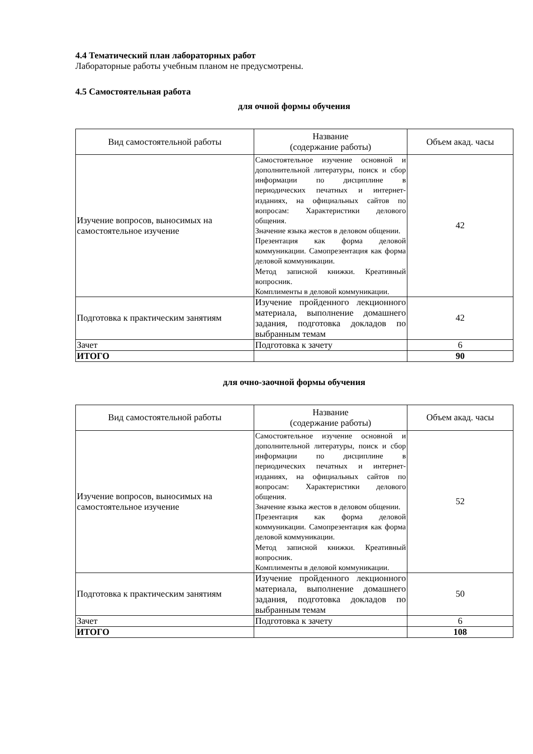4.4 Тематический план лабораторных работ
Лабораторные работы учебным планом не предусмотрены.
4.5 Самостоятельная работа
для очной формы обучения
| Вид самостоятельной работы | Название (содержание работы) | Объем акад. часы |
| --- | --- | --- |
| Изучение вопросов, выносимых на самостоятельное изучение | Самостоятельное изучение основной и дополнительной литературы, поиск и сбор информации по дисциплине в периодических печатных и интернет-изданиях, на официальных сайтов по вопросам: Характеристики делового общения. Значение языка жестов в деловом общении. Презентация как форма деловой коммуникации. Самопрезентация как форма деловой коммуникации. Метод записной книжки. Креативный вопросник. Комплименты в деловой коммуникации. | 42 |
| Подготовка к практическим занятиям | Изучение пройденного лекционного материала, выполнение домашнего задания, подготовка докладов по выбранным темам | 42 |
| Зачет | Подготовка к зачету | 6 |
| ИТОГО | | 90 |
для очно-заочной формы обучения
| Вид самостоятельной работы | Название (содержание работы) | Объем акад. часы |
| --- | --- | --- |
| Изучение вопросов, выносимых на самостоятельное изучение | Самостоятельное изучение основной и дополнительной литературы, поиск и сбор информации по дисциплине в периодических печатных и интернет-изданиях, на официальных сайтов по вопросам: Характеристики делового общения. Значение языка жестов в деловом общении. Презентация как форма деловой коммуникации. Самопрезентация как форма деловой коммуникации. Метод записной книжки. Креативный вопросник. Комплименты в деловой коммуникации. | 52 |
| Подготовка к практическим занятиям | Изучение пройденного лекционного материала, выполнение домашнего задания, подготовка докладов по выбранным темам | 50 |
| Зачет | Подготовка к зачету | 6 |
| ИТОГО | | 108 |